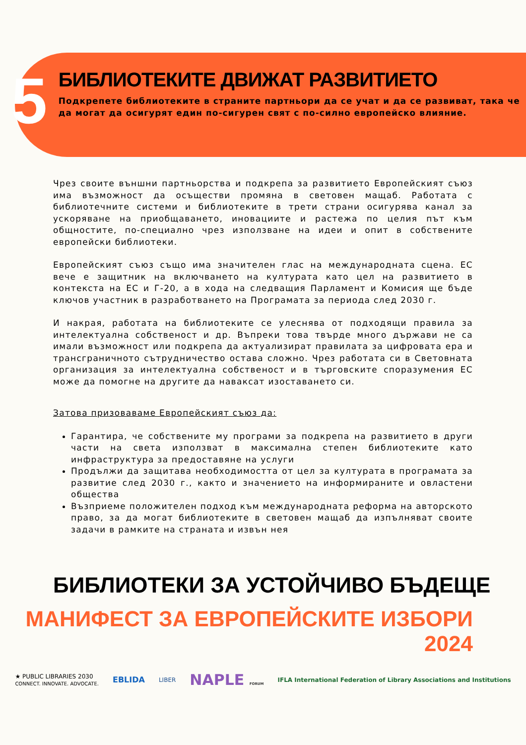5
БИБЛИОТЕКИТЕ ДВИЖАТ РАЗВИТИЕТО
Подкрепете библиотеките в страните партньори да се учат и да се развиват, така че да могат да осигурят един по-сигурен свят с по-силно европейско влияние.
Чрез своите външни партньорства и подкрепа за развитието Европейският съюз има възможност да осъществи промяна в световен мащаб. Работата с библиотечните системи и библиотеките в трети страни осигурява канал за ускоряване на приобщаването, иновациите и растежа по целия път към общностите, по-специално чрез използване на идеи и опит в собствените европейски библиотеки.
Европейският съюз също има значителен глас на международната сцена. ЕС вече е защитник на включването на културата като цел на развитието в контекста на ЕС и Г-20, а в хода на следващия Парламент и Комисия ще бъде ключов участник в разработването на Програмата за периода след 2030 г.
И накрая, работата на библиотеките се улеснява от подходящи правила за интелектуална собственост и др. Въпреки това твърде много държави не са имали възможност или подкрепа да актуализират правилата за цифровата ера и трансграничното сътрудничество остава сложно. Чрез работата си в Световната организация за интелектуална собственост и в търговските споразумения ЕС може да помогне на другите да наваксат изоставането си.
Затова призоваваме Европейският съюз да:
Гарантира, че собствените му програми за подкрепа на развитието в други части на света използват в максимална степен библиотеките като инфраструктура за предоставяне на услуги
Продължи да защитава необходимостта от цел за културата в програмата за развитие след 2030 г., както и значението на информираните и овластени общества
Възприеме положителен подход към международната реформа на авторското право, за да могат библиотеките в световен мащаб да изпълняват своите задачи в рамките на страната и извън нея
БИБЛИОТЕКИ ЗА УСТОЙЧИВО БЪДЕЩЕ
МАНИФЕСТ ЗА ЕВРОПЕЙСКИТЕ ИЗБОРИ 2024
★ PUBLIC LIBRARIES 2030
CONNECT. INNOVATE. ADVOCATE.
EBLIDA
LIBER
NAPLE FORUM
IFLA International Federation of Library Associations and Institutions